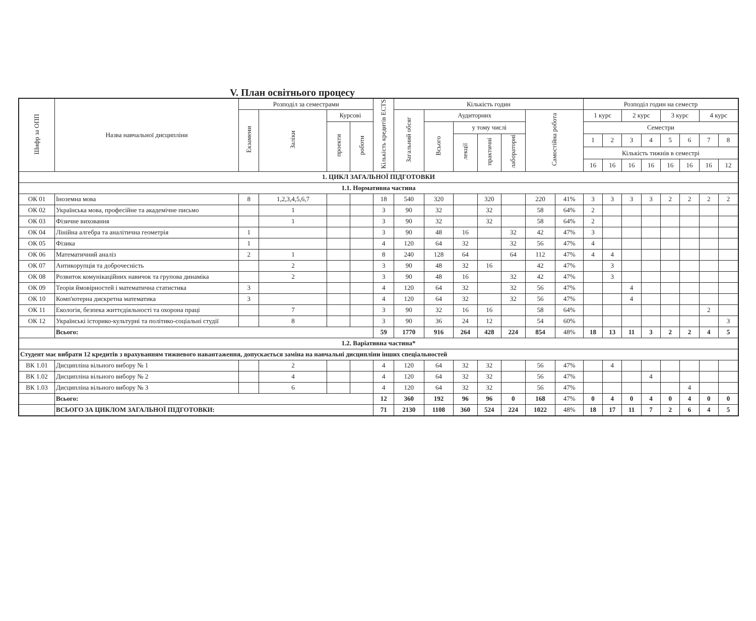V. План освітнього процесу
| Шифр за ОПП | Назва навчальної дисципліни | Розподіл за семестрами | | | | Кількість кредитів ECTS | Кількість годин | | | | | | | Розподіл годин на семестр | | | | | | | |
| --- | --- | --- | --- | --- | --- | --- | --- | --- | --- | --- | --- | --- | --- | --- | --- | --- | --- | --- | --- | --- | --- |
| | | Екзамени | Заліки | Курсові | | | Загальний обсяг | Аудиторних | | | | Самостійна робота | | 1 курс | | 2 курс | | 3 курс | | 4 курс | |
| | | | | проекти | роботи | | | Всього | у тому числі | | | | | Семестри | | | | | | | |
| | | | | | | | | | лекції | практичні | лабораторні | | | 1 | 2 | 3 | 4 | 5 | 6 | 7 | 8 |
| | | | | | | | | | | | | | | Кількість тижнів в семестрі | | | | | | | |
| | | | | | | | | | | | | | | 16 | 16 | 16 | 16 | 16 | 16 | 16 | 12 |
| 1. ЦИКЛ ЗАГАЛЬНОЇ ПІДГОТОВКИ | | | | | | | | | | | | | | | | | | | | | |
| 1.1. Нормативна частина | | | | | | | | | | | | | | | | | | | | | |
| ОК 01 | Іноземна мова | 8 | 1,2,3,4,5,6,7 | | | 18 | 540 | 320 | | 320 | | 220 | 41% | 3 | 3 | 3 | 3 | 2 | 2 | 2 | 2 |
| ОК 02 | Українська мова, професійне та академічне письмо | | 1 | | | 3 | 90 | 32 | | 32 | | 58 | 64% | 2 | | | | | | | |
| ОК 03 | Фізичне виховання | | 1 | | | 3 | 90 | 32 | | 32 | | 58 | 64% | 2 | | | | | | | |
| ОК 04 | Лінійна алгебра та аналітична геометрія | 1 | | | | 3 | 90 | 48 | 16 | | 32 | 42 | 47% | 3 | | | | | | | |
| ОК 05 | Фізика | 1 | | | | 4 | 120 | 64 | 32 | | 32 | 56 | 47% | 4 | | | | | | | |
| ОК 06 | Математичний аналіз | 2 | 1 | | | 8 | 240 | 128 | 64 | | 64 | 112 | 47% | 4 | 4 | | | | | | |
| ОК 07 | Антикорупція та доброчесність | | 2 | | | 3 | 90 | 48 | 32 | 16 | | 42 | 47% | | 3 | | | | | | |
| ОК 08 | Розвиток комунікаційних навичок та групова динаміка | | 2 | | | 3 | 90 | 48 | 16 | | 32 | 42 | 47% | | 3 | | | | | | |
| ОК 09 | Теорія ймовірностей і математична статистика | 3 | | | | 4 | 120 | 64 | 32 | | 32 | 56 | 47% | | | 4 | | | | | |
| ОК 10 | Комп'ютерна дискретна математика | 3 | | | | 4 | 120 | 64 | 32 | | 32 | 56 | 47% | | | 4 | | | | | |
| ОК 11 | Екологія, безпека життєдіяльності та охорона праці | | 7 | | | 3 | 90 | 32 | 16 | 16 | | 58 | 64% | | | | | | | 2 | |
| ОК 12 | Українські історико-культурні та політико-соціальні студії | | 8 | | | 3 | 90 | 36 | 24 | 12 | | 54 | 60% | | | | | | | | 3 |
| | Всього: | | | | | 59 | 1770 | 916 | 264 | 428 | 224 | 854 | 48% | 18 | 13 | 11 | 3 | 2 | 2 | 4 | 5 |
| 1.2. Варіативна частина* | | | | | | | | | | | | | | | | | | | | | |
| Студент має вибрати 12 кредитів з врахуванням тижневого навантаження, допускається заміна на навчальні дисципліни інших спеціальностей | | | | | | | | | | | | | | | | | | | | | |
| ВК 1.01 | Дисципліна вільного вибору № 1 | | 2 | | | 4 | 120 | 64 | 32 | 32 | | 56 | 47% | | 4 | | | | | | |
| ВК 1.02 | Дисципліна вільного вибору № 2 | | 4 | | | 4 | 120 | 64 | 32 | 32 | | 56 | 47% | | | | 4 | | | | |
| ВК 1.03 | Дисципліна вільного вибору № 3 | | 6 | | | 4 | 120 | 64 | 32 | 32 | | 56 | 47% | | | | | | 4 | | |
| | Всього: | | | | | 12 | 360 | 192 | 96 | 96 | 0 | 168 | 47% | 0 | 4 | 0 | 4 | 0 | 4 | 0 | 0 |
| | ВСЬОГО ЗА ЦИКЛОМ ЗАГАЛЬНОЇ ПІДГОТОВКИ: | | | | | 71 | 2130 | 1108 | 360 | 524 | 224 | 1022 | 48% | 18 | 17 | 11 | 7 | 2 | 6 | 4 | 5 |